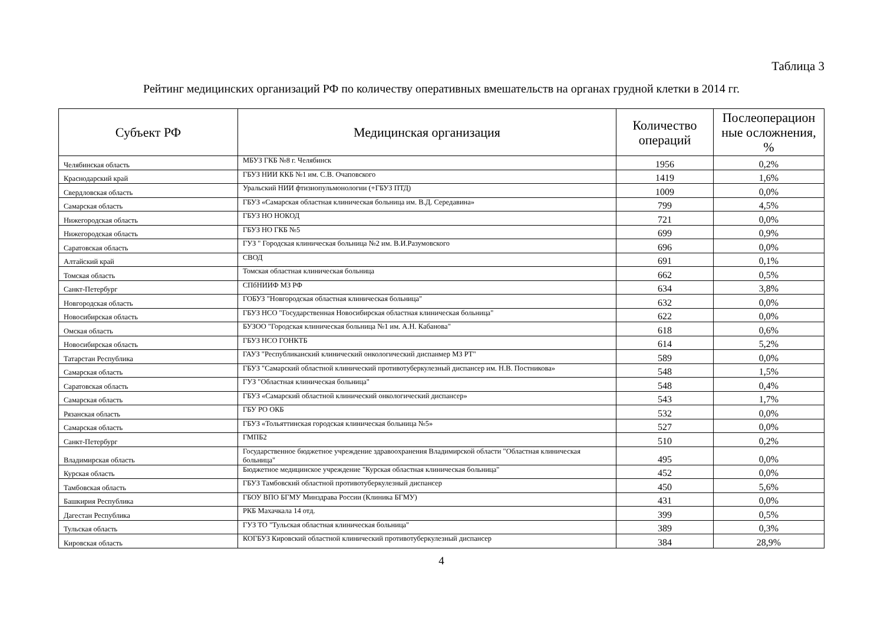Таблица 3
Рейтинг медицинских организаций РФ по количеству оперативных вмешательств на органах грудной клетки в 2014 гг.
| Субъект РФ | Медицинская организация | Количество операций | Послеоперацион ные осложнения, % |
| --- | --- | --- | --- |
| Челябинская область | МБУЗ ГКБ №8 г. Челябинск | 1956 | 0,2% |
| Краснодарский край | ГБУЗ НИИ ККБ №1 им. С.В. Очаповского | 1419 | 1,6% |
| Свердловская область | Уральский НИИ фтизиопульмонологии (+ГБУЗ ПТД) | 1009 | 0,0% |
| Самарская область | ГБУЗ «Самарская областная клиническая больница им. В.Д. Середавина» | 799 | 4,5% |
| Нижегородская область | ГБУЗ НО НОКОД | 721 | 0,0% |
| Нижегородская область | ГБУЗ НО ГКБ №5 | 699 | 0,9% |
| Саратовская область | ГУЗ " Городская клиническая больница №2 им. В.И.Разумовского | 696 | 0,0% |
| Алтайский край | СВОД | 691 | 0,1% |
| Томская область | Томская областная клиническая больница | 662 | 0,5% |
| Санкт-Петербург | СПбНИИФ МЗ РФ | 634 | 3,8% |
| Новгородская область | ГОБУЗ "Новгородская областная клиническая больница" | 632 | 0,0% |
| Новосибирская область | ГБУЗ НСО "Государственная Новосибирская областная клиническая больница" | 622 | 0,0% |
| Омская область | БУЗОО "Городская клиническая больница №1 им. А.Н. Кабанова" | 618 | 0,6% |
| Новосибирская область | ГБУЗ НСО ГОНКТБ | 614 | 5,2% |
| Татарстан Республика | ГАУЗ "Республиканский клинический онкологический диспанмер МЗ РТ" | 589 | 0,0% |
| Самарская область | ГБУЗ "Самарский областной клинический противотуберкулезный диспансер им. Н.В. Постникова» | 548 | 1,5% |
| Саратовская область | ГУЗ "Областная клиническая больница" | 548 | 0,4% |
| Самарская область | ГБУЗ «Самарский областной клинический онкологический диспансер» | 543 | 1,7% |
| Рязанская область | ГБУ РО ОКБ | 532 | 0,0% |
| Самарская область | ГБУЗ «Тольяттинская городская клиническая больница №5» | 527 | 0,0% |
| Санкт-Петербург | ГМПБ2 | 510 | 0,2% |
| Владимирская область | Государственное бюджетное учреждение здравоохранения Владимирской области "Областная клиническая больница" | 495 | 0,0% |
| Курская область | Бюджетное медицинское учреждение "Курская областная клиническая больница" | 452 | 0,0% |
| Тамбовская область | ГБУЗ Тамбовский областной противотуберкулезный диспансер | 450 | 5,6% |
| Башкирия Республика | ГБОУ ВПО БГМУ Минздрава России (Клиника БГМУ) | 431 | 0,0% |
| Дагестан Республика | РКБ Махачкала 14 отд. | 399 | 0,5% |
| Тульская область | ГУЗ ТО "Тульская областная клиническая больница" | 389 | 0,3% |
| Кировская область | КОГБУЗ Кировский областной клинический противотуберкулезный диспансер | 384 | 28,9% |
4